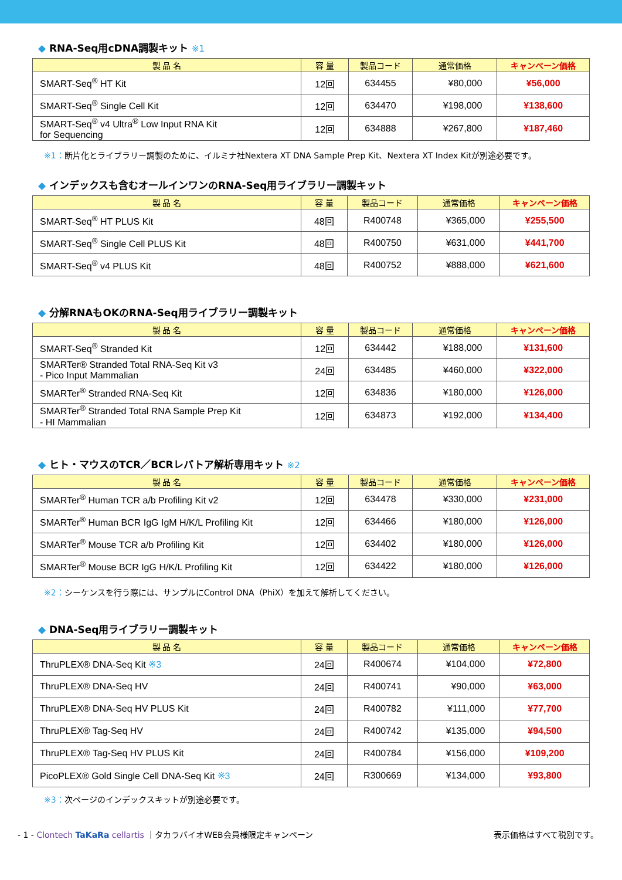◆ RNA-Seq用cDNA調製キット ※1
| 製 品 名 | 容 量 | 製品コード | 通常価格 | キャンペーン価格 |
| --- | --- | --- | --- | --- |
| SMART-Seq<sup>®</sup> HT Kit | 12回 | 634455 | ¥80,000 | ¥56,000 |
| SMART-Seq<sup>®</sup> Single Cell Kit | 12回 | 634470 | ¥198,000 | ¥138,600 |
| SMART-Seq<sup>®</sup> v4 Ultra<sup>®</sup> Low Input RNA Kit for Sequencing | 12回 | 634888 | ¥267,800 | ¥187,460 |
※1：断片化とライブラリー調製のために、イルミナ社Nextera XT DNA Sample Prep Kit、Nextera XT Index Kitが別途必要です。
◆ インデックスも含むオールインワンのRNA-Seq用ライブラリー調製キット
| 製 品 名 | 容 量 | 製品コード | 通常価格 | キャンペーン価格 |
| --- | --- | --- | --- | --- |
| SMART-Seq<sup>®</sup> HT PLUS Kit | 48回 | R400748 | ¥365,000 | ¥255,500 |
| SMART-Seq<sup>®</sup> Single Cell PLUS Kit | 48回 | R400750 | ¥631,000 | ¥441,700 |
| SMART-Seq<sup>®</sup> v4 PLUS Kit | 48回 | R400752 | ¥888,000 | ¥621,600 |
◆ 分解RNAもOKのRNA-Seq用ライブラリー調製キット
| 製 品 名 | 容 量 | 製品コード | 通常価格 | キャンペーン価格 |
| --- | --- | --- | --- | --- |
| SMART-Seq<sup>®</sup> Stranded Kit | 12回 | 634442 | ¥188,000 | ¥131,600 |
| SMARTer® Stranded Total RNA-Seq Kit v3 - Pico Input Mammalian | 24回 | 634485 | ¥460,000 | ¥322,000 |
| SMARTer<sup>®</sup> Stranded RNA-Seq Kit | 12回 | 634836 | ¥180,000 | ¥126,000 |
| SMARTer<sup>®</sup> Stranded Total RNA Sample Prep Kit - HI Mammalian | 12回 | 634873 | ¥192,000 | ¥134,400 |
◆ ヒト・マウスのTCR／BCRレパトア解析専用キット ※2
| 製 品 名 | 容 量 | 製品コード | 通常価格 | キャンペーン価格 |
| --- | --- | --- | --- | --- |
| SMARTer<sup>®</sup> Human TCR a/b Profiling Kit v2 | 12回 | 634478 | ¥330,000 | ¥231,000 |
| SMARTer<sup>®</sup> Human BCR IgG IgM H/K/L Profiling Kit | 12回 | 634466 | ¥180,000 | ¥126,000 |
| SMARTer<sup>®</sup> Mouse TCR a/b Profiling Kit | 12回 | 634402 | ¥180,000 | ¥126,000 |
| SMARTer<sup>®</sup> Mouse BCR IgG H/K/L Profiling Kit | 12回 | 634422 | ¥180,000 | ¥126,000 |
※2：シーケンスを行う際には、サンプルにControl DNA（PhiX）を加えて解析してください。
◆ DNA-Seq用ライブラリー調製キット
| 製 品 名 | 容 量 | 製品コード | 通常価格 | キャンペーン価格 |
| --- | --- | --- | --- | --- |
| ThruPLEX® DNA-Seq Kit ※3 | 24回 | R400674 | ¥104,000 | ¥72,800 |
| ThruPLEX® DNA-Seq HV | 24回 | R400741 | ¥90,000 | ¥63,000 |
| ThruPLEX® DNA-Seq HV PLUS Kit | 24回 | R400782 | ¥111,000 | ¥77,700 |
| ThruPLEX® Tag-Seq HV | 24回 | R400742 | ¥135,000 | ¥94,500 |
| ThruPLEX® Tag-Seq HV PLUS Kit | 24回 | R400784 | ¥156,000 | ¥109,200 |
| PicoPLEX® Gold Single Cell DNA-Seq Kit ※3 | 24回 | R300669 | ¥134,000 | ¥93,800 |
※3：次ページのインデックスキットが別途必要です。
- 1 - Clontech TaKaRa cellartis ｜タカラバイオWEB会員様限定キャンペーン
表示価格はすべて税別です。